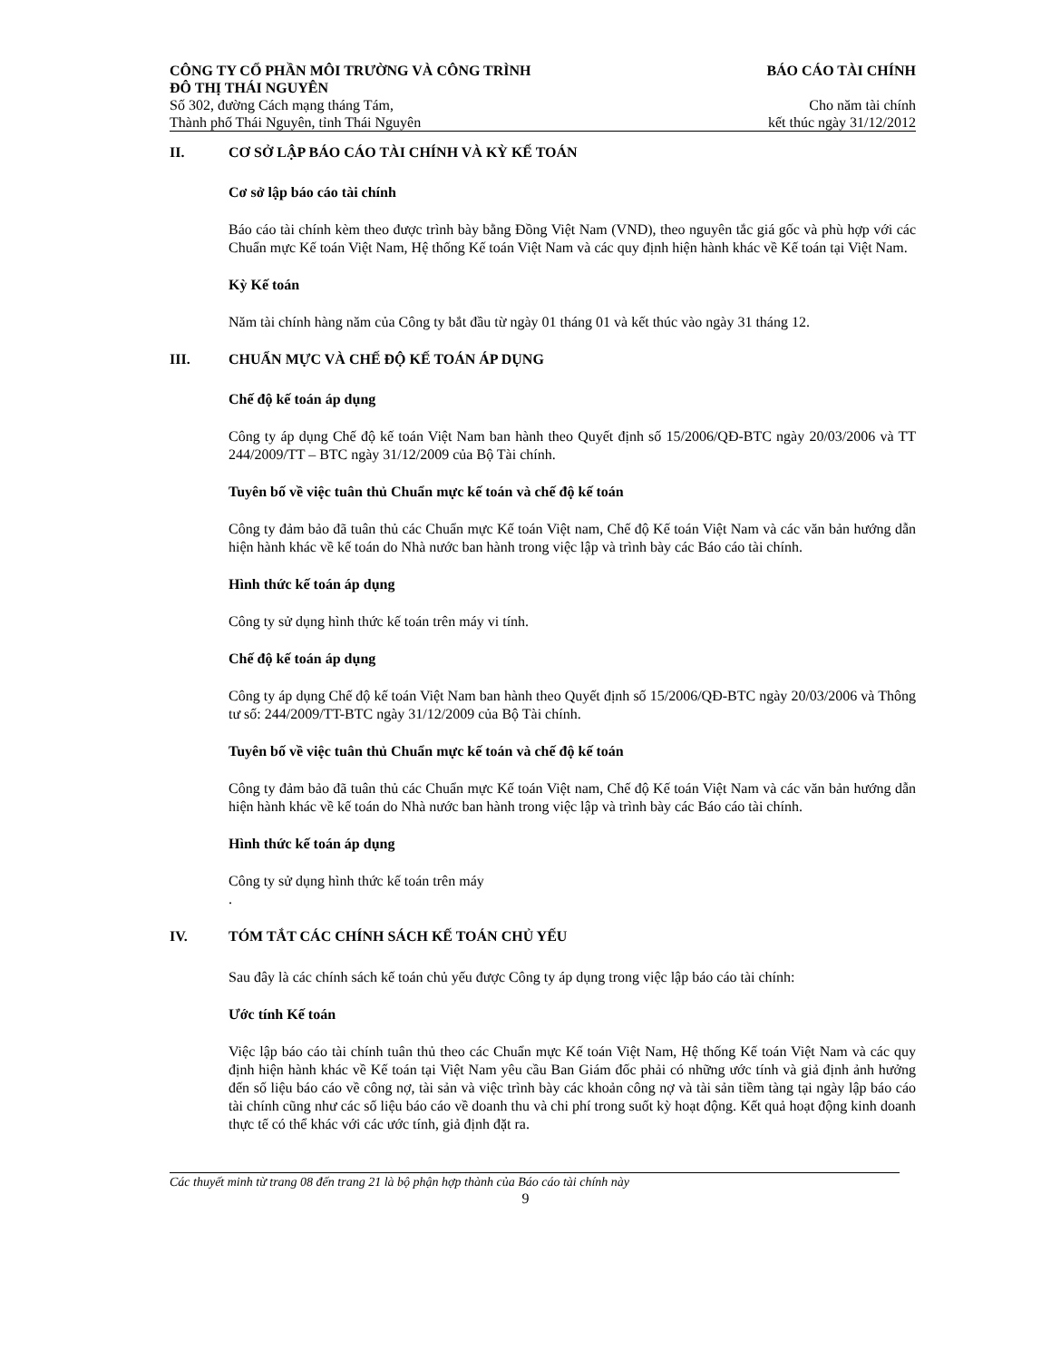CÔNG TY CỔ PHẦN MÔI TRƯỜNG VÀ CÔNG TRÌNH
ĐÔ THỊ THÁI NGUYÊN
BÁO CÁO TÀI CHÍNH
Số 302, đường Cách mạng tháng Tám,
Thành phố Thái Nguyên, tỉnh Thái Nguyên
Cho năm tài chính
kết thúc ngày 31/12/2012
II. CƠ SỞ LẬP BÁO CÁO TÀI CHÍNH VÀ KỲ KẾ TOÁN
Cơ sở lập báo cáo tài chính
Báo cáo tài chính kèm theo được trình bày bằng Đồng Việt Nam (VND), theo nguyên tắc giá gốc và phù hợp với các Chuẩn mực Kế toán Việt Nam, Hệ thống Kế toán Việt Nam và các quy định hiện hành khác về Kế toán tại Việt Nam.
Kỳ Kế toán
Năm tài chính hàng năm của Công ty bắt đầu từ ngày 01 tháng 01 và kết thúc vào ngày 31 tháng 12.
III. CHUẨN MỰC VÀ CHẾ ĐỘ KẾ TOÁN ÁP DỤNG
Chế độ kế toán áp dụng
Công ty áp dụng Chế độ kế toán Việt Nam ban hành theo Quyết định số 15/2006/QĐ-BTC ngày 20/03/2006 và TT 244/2009/TT – BTC ngày 31/12/2009 của Bộ Tài chính.
Tuyên bố về việc tuân thủ Chuẩn mực kế toán và chế độ kế toán
Công ty đảm bảo đã tuân thủ các Chuẩn mực Kế toán Việt nam, Chế độ Kế toán Việt Nam và các văn bản hướng dẫn hiện hành khác về kế toán do Nhà nước ban hành trong việc lập và trình bày các Báo cáo tài chính.
Hình thức kế toán áp dụng
Công ty sử dụng hình thức kế toán trên máy vi tính.
Chế độ kế toán áp dụng
Công ty áp dụng Chế độ kế toán Việt Nam ban hành theo Quyết định số 15/2006/QĐ-BTC ngày 20/03/2006 và Thông tư số: 244/2009/TT-BTC ngày 31/12/2009 của Bộ Tài chính.
Tuyên bố về việc tuân thủ Chuẩn mực kế toán và chế độ kế toán
Công ty đảm bảo đã tuân thủ các Chuẩn mực Kế toán Việt nam, Chế độ Kế toán Việt Nam và các văn bản hướng dẫn hiện hành khác về kế toán do Nhà nước ban hành trong việc lập và trình bày các Báo cáo tài chính.
Hình thức kế toán áp dụng
Công ty sử dụng hình thức kế toán trên máy
.
IV. TÓM TẮT CÁC CHÍNH SÁCH KẾ TOÁN CHỦ YẾU
Sau đây là các chính sách kế toán chủ yếu được Công ty áp dụng trong việc lập báo cáo tài chính:
Ước tính Kế toán
Việc lập báo cáo tài chính tuân thủ theo các Chuẩn mực Kế toán Việt Nam, Hệ thống Kế toán Việt Nam và các quy định hiện hành khác về Kế toán tại Việt Nam yêu cầu Ban Giám đốc phải có những ước tính và giả định ảnh hưởng đến số liệu báo cáo về công nợ, tài sản và việc trình bày các khoản công nợ và tài sản tiềm tàng tại ngày lập báo cáo tài chính cũng như các số liệu báo cáo về doanh thu và chi phí trong suốt kỳ hoạt động. Kết quả hoạt động kinh doanh thực tế có thể khác với các ước tính, giả định đặt ra.
Các thuyết minh từ trang 08 đến trang 21 là bộ phận hợp thành của Báo cáo tài chính này
9